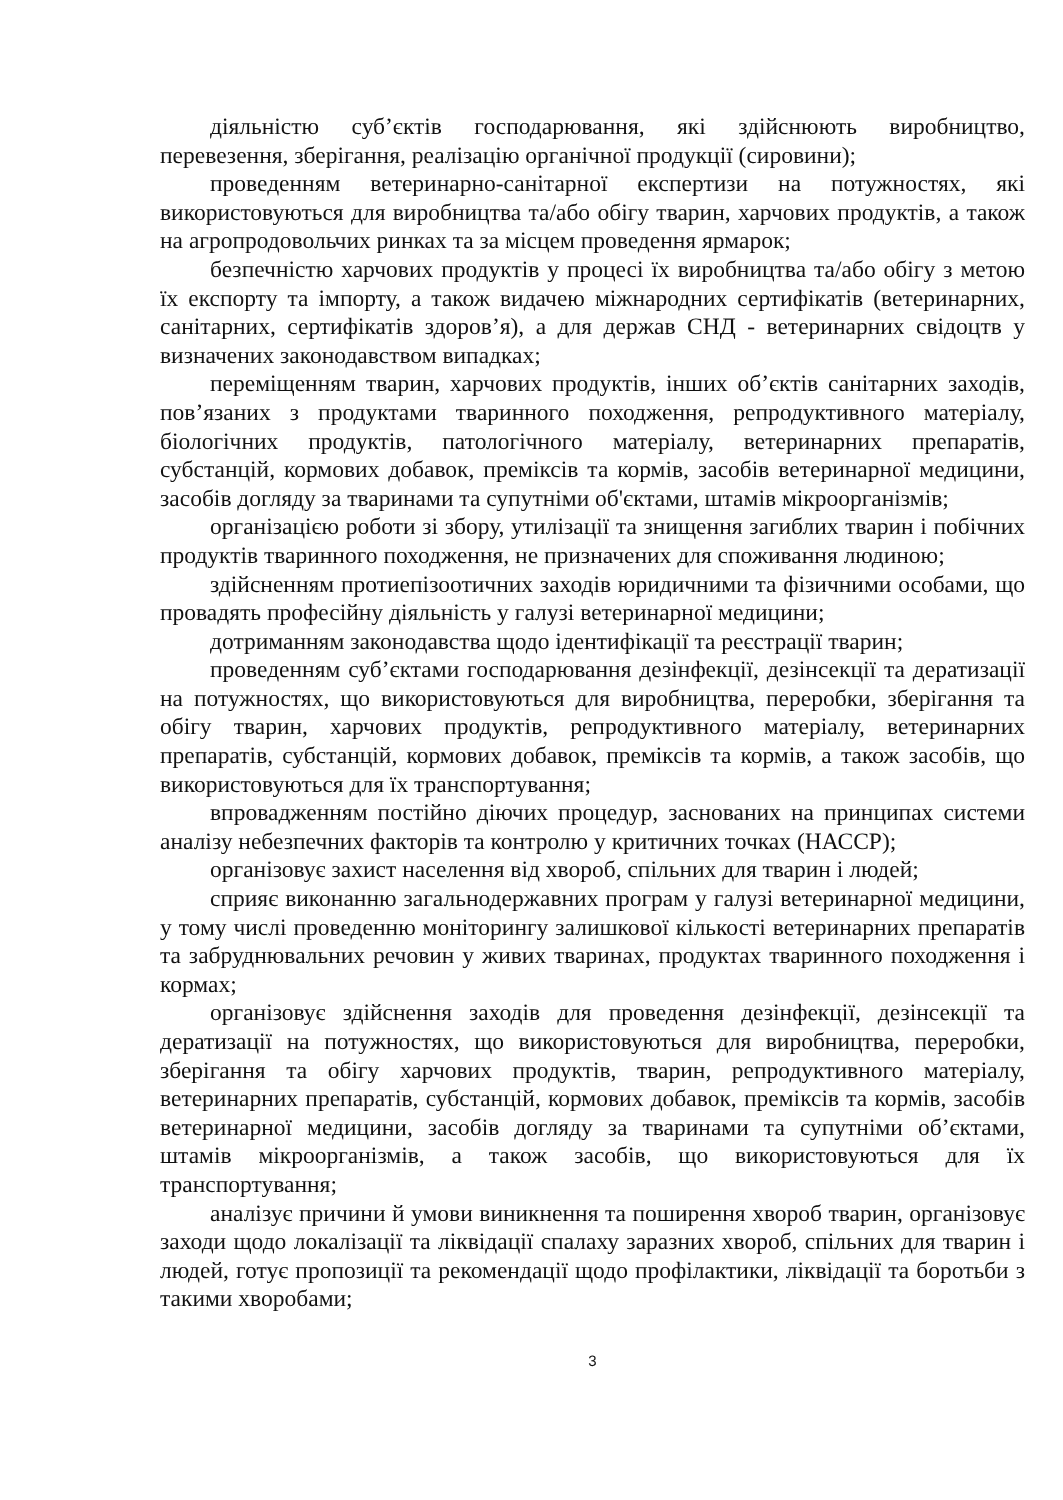діяльністю суб’єктів господарювання, які здійснюють виробництво, перевезення, зберігання, реалізацію органічної продукції (сировини);
проведенням ветеринарно-санітарної експертизи на потужностях, які використовуються для виробництва та/або обігу тварин, харчових продуктів, а також на агропродовольчих ринках та за місцем проведення ярмарок;
безпечністю харчових продуктів у процесі їх виробництва та/або обігу з метою їх експорту та імпорту, а також видачею міжнародних сертифікатів (ветеринарних, санітарних, сертифікатів здоров’я), а для держав СНД - ветеринарних свідоцтв у визначених законодавством випадках;
переміщенням тварин, харчових продуктів, інших об’єктів санітарних заходів, пов’язаних з продуктами тваринного походження, репродуктивного матеріалу, біологічних продуктів, патологічного матеріалу, ветеринарних препаратів, субстанцій, кормових добавок, преміксів та кормів, засобів ветеринарної медицини, засобів догляду за тваринами та супутніми об'єктами, штамів мікроорганізмів;
організацією роботи зі збору, утилізації та знищення загиблих тварин і побічних продуктів тваринного походження, не призначених для споживання людиною;
здійсненням протиепізоотичних заходів юридичними та фізичними особами, що провадять професійну діяльність у галузі ветеринарної медицини;
дотриманням законодавства щодо ідентифікації та реєстрації тварин;
проведенням суб’єктами господарювання дезінфекції, дезінсекції та дератизації на потужностях, що використовуються для виробництва, переробки, зберігання та обігу тварин, харчових продуктів, репродуктивного матеріалу, ветеринарних препаратів, субстанцій, кормових добавок, преміксів та кормів, а також засобів, що використовуються для їх транспортування;
впровадженням постійно діючих процедур, заснованих на принципах системи аналізу небезпечних факторів та контролю у критичних точках (НАССР);
організовує захист населення від хвороб, спільних для тварин і людей;
сприяє виконанню загальнодержавних програм у галузі ветеринарної медицини, у тому числі проведенню моніторингу залишкової кількості ветеринарних препаратів та забруднювальних речовин у живих тваринах, продуктах тваринного походження і кормах;
організовує здійснення заходів для проведення дезінфекції, дезінсекції та дератизації на потужностях, що використовуються для виробництва, переробки, зберігання та обігу харчових продуктів, тварин, репродуктивного матеріалу, ветеринарних препаратів, субстанцій, кормових добавок, преміксів та кормів, засобів ветеринарної медицини, засобів догляду за тваринами та супутніми об’єктами, штамів мікроорганізмів, а також засобів, що використовуються для їх транспортування;
аналізує причини й умови виникнення та поширення хвороб тварин, організовує заходи щодо локалізації та ліквідації спалаху заразних хвороб, спільних для тварин і людей, готує пропозиції та рекомендації щодо профілактики, ліквідації та боротьби з такими хворобами;
3